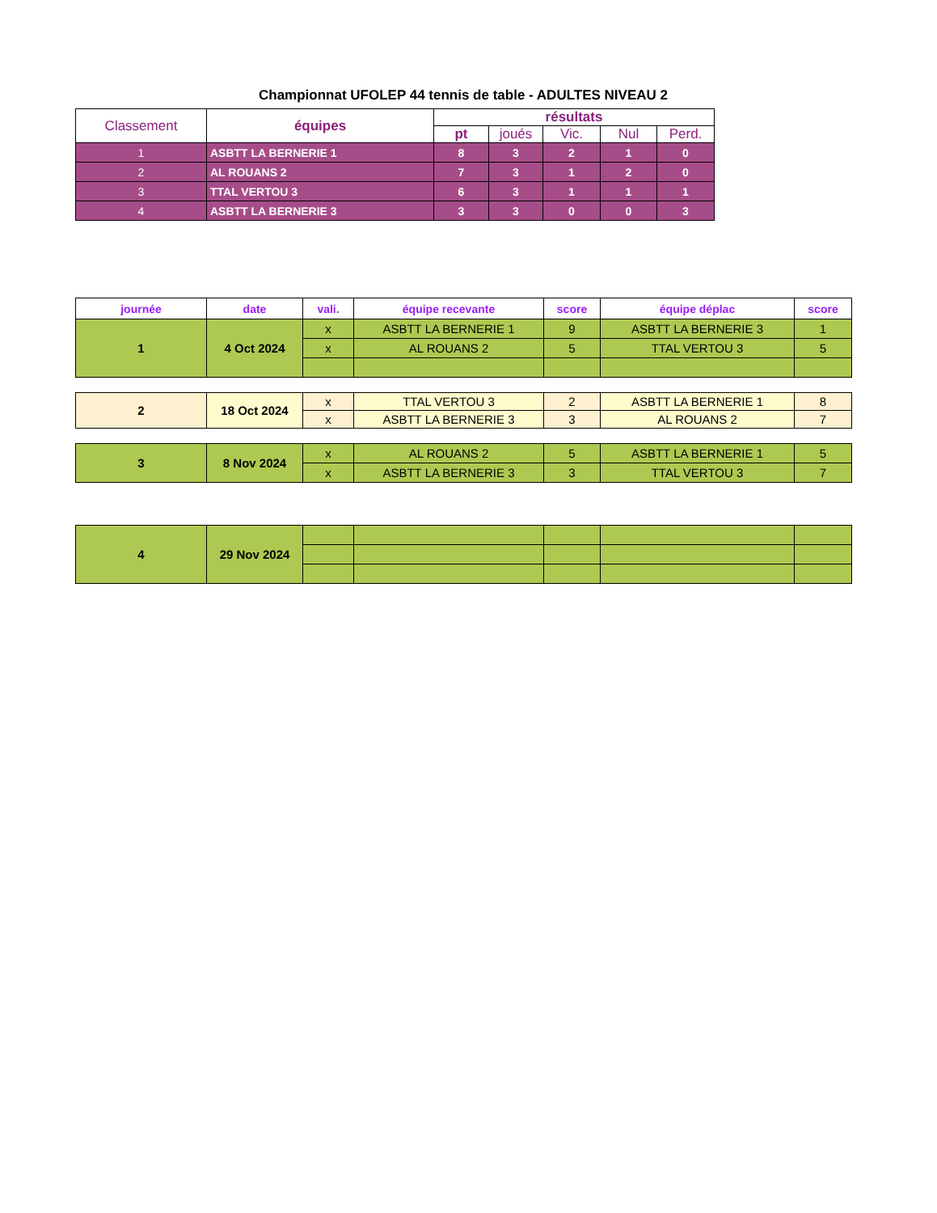Championnat UFOLEP 44 tennis de table - ADULTES NIVEAU 2
| Classement | équipes | résultats | | | | |
| --- | --- | --- | --- | --- | --- | --- |
| | | pt | joués | Vic. | Nul | Perd. |
| 1 | ASBTT LA BERNERIE 1 | 8 | 3 | 2 | 1 | 0 |
| 2 | AL ROUANS 2 | 7 | 3 | 1 | 2 | 0 |
| 3 | TTAL VERTOU 3 | 6 | 3 | 1 | 1 | 1 |
| 4 | ASBTT LA BERNERIE 3 | 3 | 3 | 0 | 0 | 3 |
| journée | date | vali. | équipe recevante | score | équipe déplac | score |
| --- | --- | --- | --- | --- | --- | --- |
| 1 | 4 Oct 2024 | x | ASBTT LA BERNERIE 1 | 9 | ASBTT LA BERNERIE 3 | 1 |
| | | x | AL ROUANS 2 | 5 | TTAL VERTOU 3 | 5 |
| 2 | 18 Oct 2024 | x | TTAL VERTOU 3 | 2 | ASBTT LA BERNERIE 1 | 8 |
| | | x | ASBTT LA BERNERIE 3 | 3 | AL ROUANS 2 | 7 |
| 3 | 8 Nov 2024 | x | AL ROUANS 2 | 5 | ASBTT LA BERNERIE 1 | 5 |
| | | x | ASBTT LA BERNERIE 3 | 3 | TTAL VERTOU 3 | 7 |
| 4 | 29 Nov 2024 | | | | | |